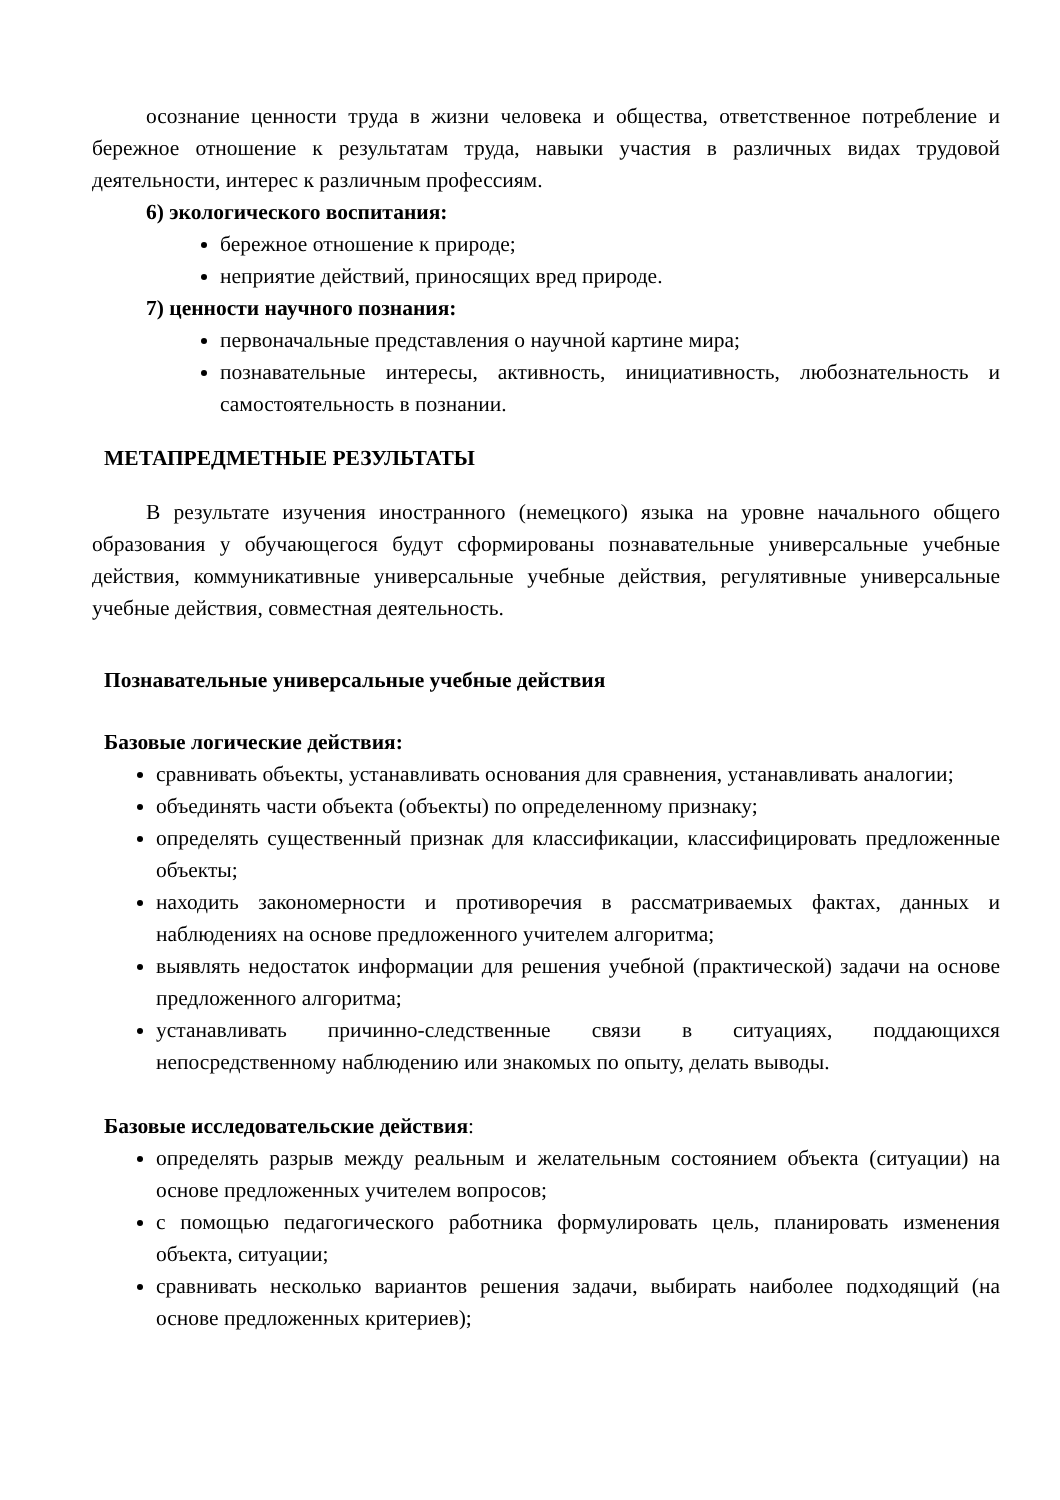осознание ценности труда в жизни человека и общества, ответственное потребление и бережное отношение к результатам труда, навыки участия в различных видах трудовой деятельности, интерес к различным профессиям.
6) экологического воспитания:
бережное отношение к природе;
неприятие действий, приносящих вред природе.
7) ценности научного познания:
первоначальные представления о научной картине мира;
познавательные интересы, активность, инициативность, любознательность и самостоятельность в познании.
МЕТАПРЕДМЕТНЫЕ РЕЗУЛЬТАТЫ
В результате изучения иностранного (немецкого) языка на уровне начального общего образования у обучающегося будут сформированы познавательные универсальные учебные действия, коммуникативные универсальные учебные действия, регулятивные универсальные учебные действия, совместная деятельность.
Познавательные универсальные учебные действия
Базовые логические действия:
сравнивать объекты, устанавливать основания для сравнения, устанавливать аналогии;
объединять части объекта (объекты) по определенному признаку;
определять существенный признак для классификации, классифицировать предложенные объекты;
находить закономерности и противоречия в рассматриваемых фактах, данных и наблюдениях на основе предложенного учителем алгоритма;
выявлять недостаток информации для решения учебной (практической) задачи на основе предложенного алгоритма;
устанавливать причинно-следственные связи в ситуациях, поддающихся непосредственному наблюдению или знакомых по опыту, делать выводы.
Базовые исследовательские действия:
определять разрыв между реальным и желательным состоянием объекта (ситуации) на основе предложенных учителем вопросов;
с помощью педагогического работника формулировать цель, планировать изменения объекта, ситуации;
сравнивать несколько вариантов решения задачи, выбирать наиболее подходящий (на основе предложенных критериев);